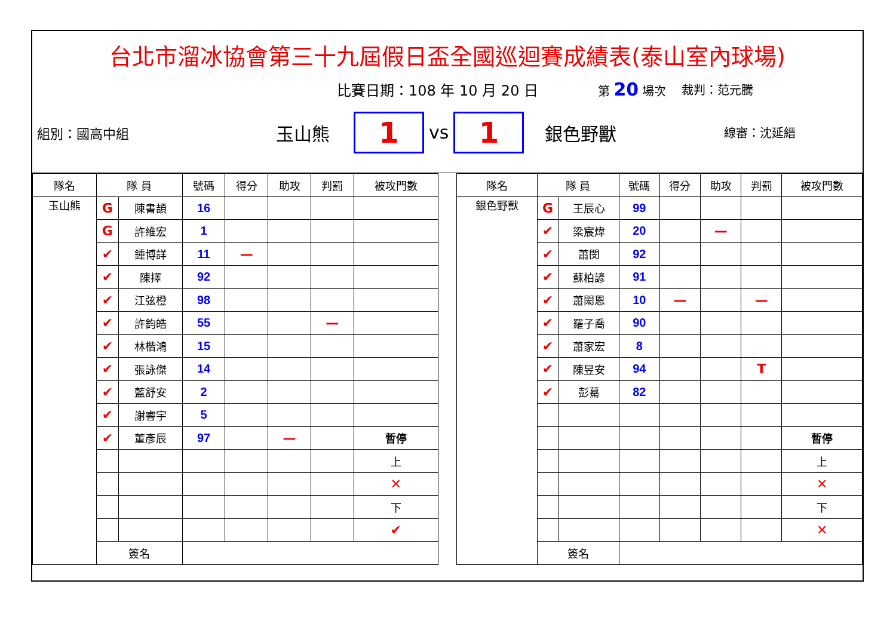台北市溜冰協會第三十九屆假日盃全國巡迴賽成績表(泰山室內球場)
比賽日期：108 年 10 月 20 日 第 20 場次 裁判：范元騰
組別：國高中組 玉山熊
1
vs
1
銀色野獸 線審：沈延縉
| 隊名 | 隊 員 | | 號碼 | 得分 | 助攻 | 判罰 | 被攻門數 |
| --- | --- | --- | --- | --- | --- | --- | --- |
| 玉山熊 | G | 陳書頡 | 16 | | | | |
| | G | 許維宏 | 1 | | | | |
| | ✔ | 鍾博詳 | 11 | — | | | |
| | ✔ | 陳擇 | 92 | | | | |
| | ✔ | 江弦橙 | 98 | | | | |
| | ✔ | 許鈞皓 | 55 | | | — | |
| | ✔ | 林楷鴻 | 15 | | | | |
| | ✔ | 張詠傑 | 14 | | | | |
| | ✔ | 藍舒安 | 2 | | | | |
| | ✔ | 謝睿宇 | 5 | | | | |
| | ✔ | 董彥辰 | 97 | | — | | 暫停 |
| | | | | | | | 上 |
| | | | | | | | ✕ |
| | | | | | | | 下 |
| | | | | | | | ✔ |
| | 簽名 | | | | | | |
| 隊名 | 隊 員 | | 號碼 | 得分 | 助攻 | 判罰 | 被攻門數 |
| --- | --- | --- | --- | --- | --- | --- | --- |
| 銀色野獸 | G | 王辰心 | 99 | | | | |
| | ✔ | 梁宸煒 | 20 | | — | | |
| | ✔ | 蕭閔 | 92 | | | | |
| | ✔ | 蘇柏諺 | 91 | | | | |
| | ✔ | 蕭閎恩 | 10 | — | | — | |
| | ✔ | 羅子喬 | 90 | | | | |
| | ✔ | 蕭家宏 | 8 | | | | |
| | ✔ | 陳昱安 | 94 | | | T | |
| | ✔ | 彭驀 | 82 | | | | |
| | | | | | | | 暫停 |
| | | | | | | | 上 |
| | | | | | | | ✕ |
| | | | | | | | 下 |
| | | | | | | | ✕ |
| | 簽名 | | | | | | |